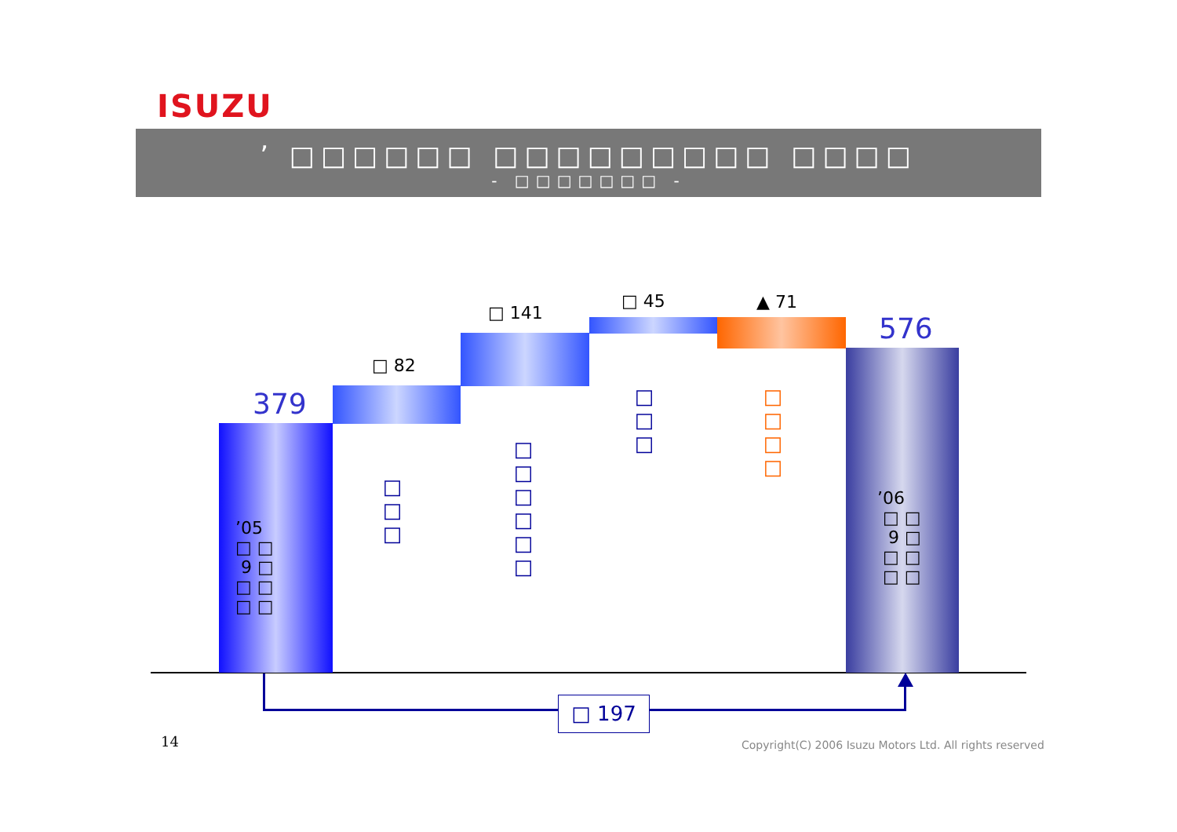ISUZU
’ □□□□□□ □□□□□□□□□ □□□□
- □□□□□□□ -
379
□ 82
□ 141
□ 45 ▲ 71
576
□□□
□□□□□□
□□□
□□□□
’05
□ □
9 □
□ □
□ □
’06
□ □
9 □
□ □
□ □
□ 197
14
Copyright(C) 2006 Isuzu Motors Ltd. All rights reserved